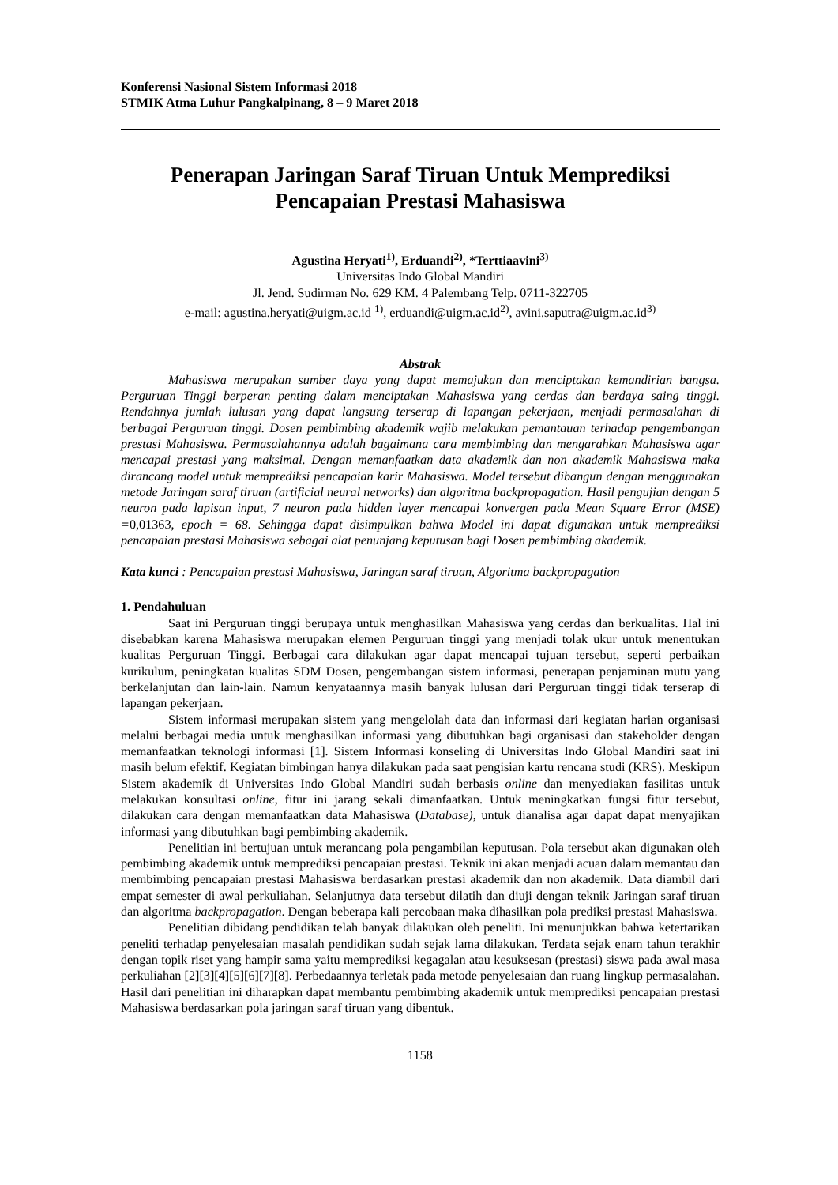Konferensi Nasional Sistem Informasi 2018
STMIK Atma Luhur Pangkalpinang, 8 – 9 Maret 2018
Penerapan Jaringan Saraf Tiruan Untuk Memprediksi
Pencapaian Prestasi Mahasiswa
Agustina Heryati<sup>1)</sup>, Erduandi<sup>2)</sup>, *Terttiaavini<sup>3)</sup>
Universitas Indo Global Mandiri
Jl. Jend. Sudirman No. 629 KM. 4 Palembang Telp. 0711-322705
e-mail: agustina.heryati@uigm.ac.id <sup>1)</sup>, erduandi@uigm.ac.id<sup>2)</sup>, avini.saputra@uigm.ac.id<sup>3)</sup>
Abstrak
Mahasiswa merupakan sumber daya yang dapat memajukan dan menciptakan kemandirian bangsa. Perguruan Tinggi berperan penting dalam menciptakan Mahasiswa yang cerdas dan berdaya saing tinggi. Rendahnya jumlah lulusan yang dapat langsung terserap di lapangan pekerjaan, menjadi permasalahan di berbagai Perguruan tinggi. Dosen pembimbing akademik wajib melakukan pemantauan terhadap pengembangan prestasi Mahasiswa. Permasalahannya adalah bagaimana cara membimbing dan mengarahkan Mahasiswa agar mencapai prestasi yang maksimal. Dengan memanfaatkan data akademik dan non akademik Mahasiswa maka dirancang model untuk memprediksi pencapaian karir Mahasiswa. Model tersebut dibangun dengan menggunakan metode Jaringan saraf tiruan (artificial neural networks) dan algoritma backpropagation. Hasil pengujian dengan 5 neuron pada lapisan input, 7 neuron pada hidden layer mencapai konvergen pada Mean Square Error (MSE) =0,01363, epoch = 68. Sehingga dapat disimpulkan bahwa Model ini dapat digunakan untuk memprediksi pencapaian prestasi Mahasiswa sebagai alat penunjang keputusan bagi Dosen pembimbing akademik.
Kata kunci : Pencapaian prestasi Mahasiswa, Jaringan saraf tiruan, Algoritma backpropagation
1. Pendahuluan
Saat ini Perguruan tinggi berupaya untuk menghasilkan Mahasiswa yang cerdas dan berkualitas. Hal ini disebabkan karena Mahasiswa merupakan elemen Perguruan tinggi yang menjadi tolak ukur untuk menentukan kualitas Perguruan Tinggi. Berbagai cara dilakukan agar dapat mencapai tujuan tersebut, seperti perbaikan kurikulum, peningkatan kualitas SDM Dosen, pengembangan sistem informasi, penerapan penjaminan mutu yang berkelanjutan dan lain-lain. Namun kenyataannya masih banyak lulusan dari Perguruan tinggi tidak terserap di lapangan pekerjaan.
Sistem informasi merupakan sistem yang mengelolah data dan informasi dari kegiatan harian organisasi melalui berbagai media untuk menghasilkan informasi yang dibutuhkan bagi organisasi dan stakeholder dengan memanfaatkan teknologi informasi [1]. Sistem Informasi konseling di Universitas Indo Global Mandiri saat ini masih belum efektif. Kegiatan bimbingan hanya dilakukan pada saat pengisian kartu rencana studi (KRS). Meskipun Sistem akademik di Universitas Indo Global Mandiri sudah berbasis online dan menyediakan fasilitas untuk melakukan konsultasi online, fitur ini jarang sekali dimanfaatkan. Untuk meningkatkan fungsi fitur tersebut, dilakukan cara dengan memanfaatkan data Mahasiswa (Database), untuk dianalisa agar dapat dapat menyajikan informasi yang dibutuhkan bagi pembimbing akademik.
Penelitian ini bertujuan untuk merancang pola pengambilan keputusan. Pola tersebut akan digunakan oleh pembimbing akademik untuk memprediksi pencapaian prestasi. Teknik ini akan menjadi acuan dalam memantau dan membimbing pencapaian prestasi Mahasiswa berdasarkan prestasi akademik dan non akademik. Data diambil dari empat semester di awal perkuliahan. Selanjutnya data tersebut dilatih dan diuji dengan teknik Jaringan saraf tiruan dan algoritma backpropagation. Dengan beberapa kali percobaan maka dihasilkan pola prediksi prestasi Mahasiswa.
Penelitian dibidang pendidikan telah banyak dilakukan oleh peneliti. Ini menunjukkan bahwa ketertarikan peneliti terhadap penyelesaian masalah pendidikan sudah sejak lama dilakukan. Terdata sejak enam tahun terakhir dengan topik riset yang hampir sama yaitu memprediksi kegagalan atau kesuksesan (prestasi) siswa pada awal masa perkuliahan [2][3][4][5][6][7][8]. Perbedaannya terletak pada metode penyelesaian dan ruang lingkup permasalahan. Hasil dari penelitian ini diharapkan dapat membantu pembimbing akademik untuk memprediksi pencapaian prestasi Mahasiswa berdasarkan pola jaringan saraf tiruan yang dibentuk.
1158